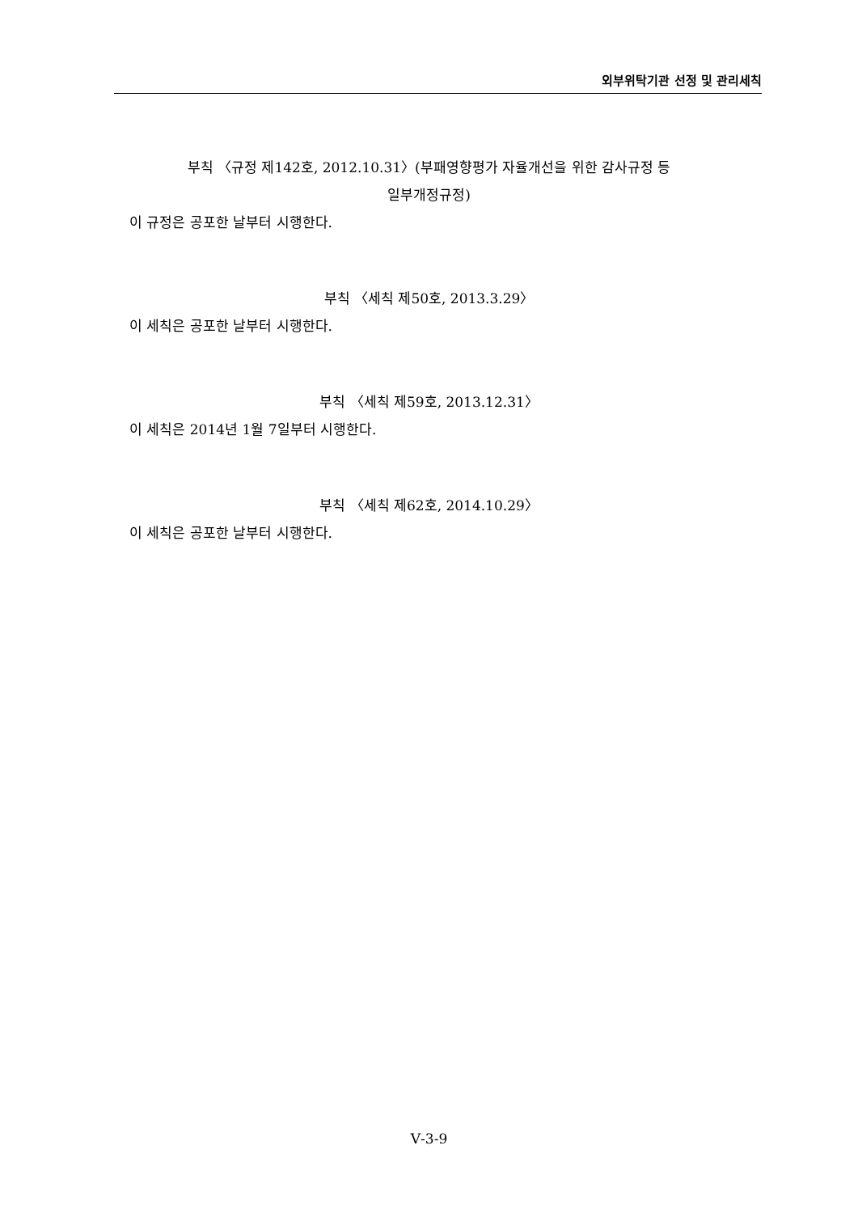외부위탁기관 선정 및 관리세칙
부칙 〈규정 제142호, 2012.10.31〉(부패영향평가 자율개선을 위한 감사규정 등
일부개정규정)
이 규정은 공포한 날부터 시행한다.
부칙 〈세칙 제50호, 2013.3.29〉
이 세칙은 공포한 날부터 시행한다.
부칙 〈세칙 제59호, 2013.12.31〉
이 세칙은 2014년 1월 7일부터 시행한다.
부칙 〈세칙 제62호, 2014.10.29〉
이 세칙은 공포한 날부터 시행한다.
Ⅴ-3-9